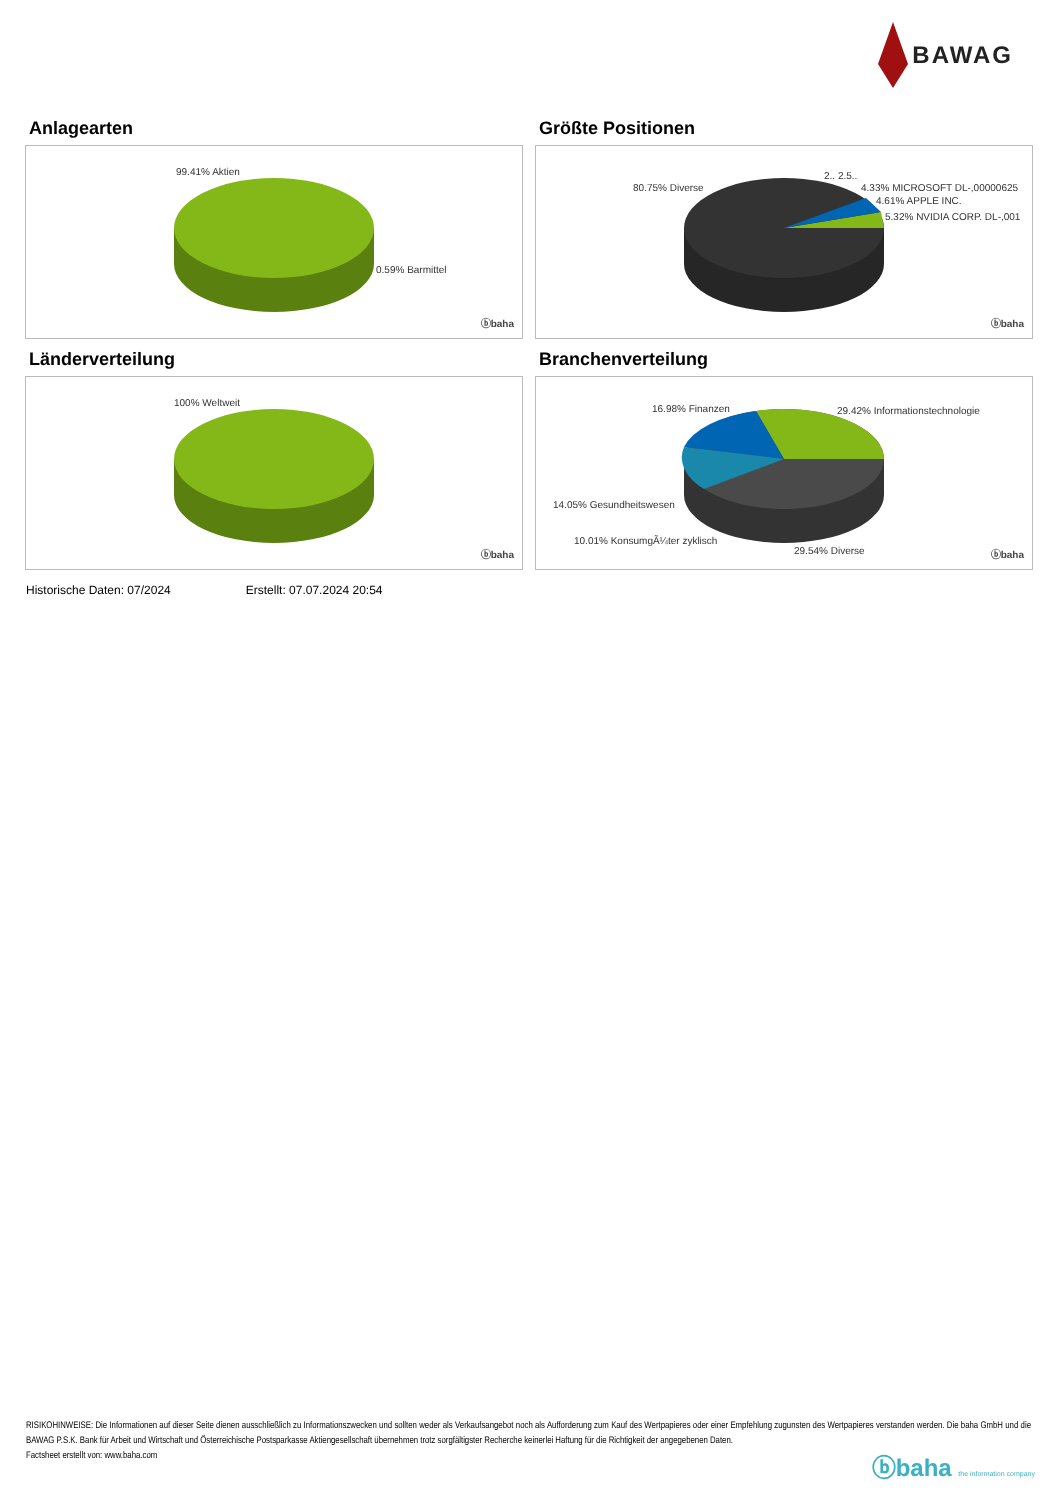BAWAG
Anlagearten
99.41% Aktien
0.59% Barmittel
ⓑbaha
Größte Positionen
80.75% Diverse
2.. 2.5..
4.33% MICROSOFT DL-,00000625
4.61% APPLE INC.
5.32% NVIDIA CORP. DL-,001
ⓑbaha
Länderverteilung
100% Weltweit
ⓑbaha
Branchenverteilung
16.98% Finanzen 29.42% Informationstechnologie
14.05% Gesundheitswesen
10.01% KonsumgÃ¼ter zyklisch
29.54% Diverse ⓑbaha
Historische Daten: 07/2024 Erstellt: 07.07.2024 20:54
RISIKOHINWEISE: Die Informationen auf dieser Seite dienen ausschließlich zu Informationszwecken und sollten weder als Verkaufsangebot noch als Aufforderung zum Kauf des Wertpapieres oder einer Empfehlung zugunsten des Wertpapieres verstanden werden. Die baha GmbH und die BAWAG P.S.K. Bank für Arbeit und Wirtschaft und Österreichische Postsparkasse Aktiengesellschaft übernehmen trotz sorgfältigster Recherche keinerlei Haftung für die Richtigkeit der angegebenen Daten.
Factsheet erstellt von: www.baha.com
ⓑbaha the information company